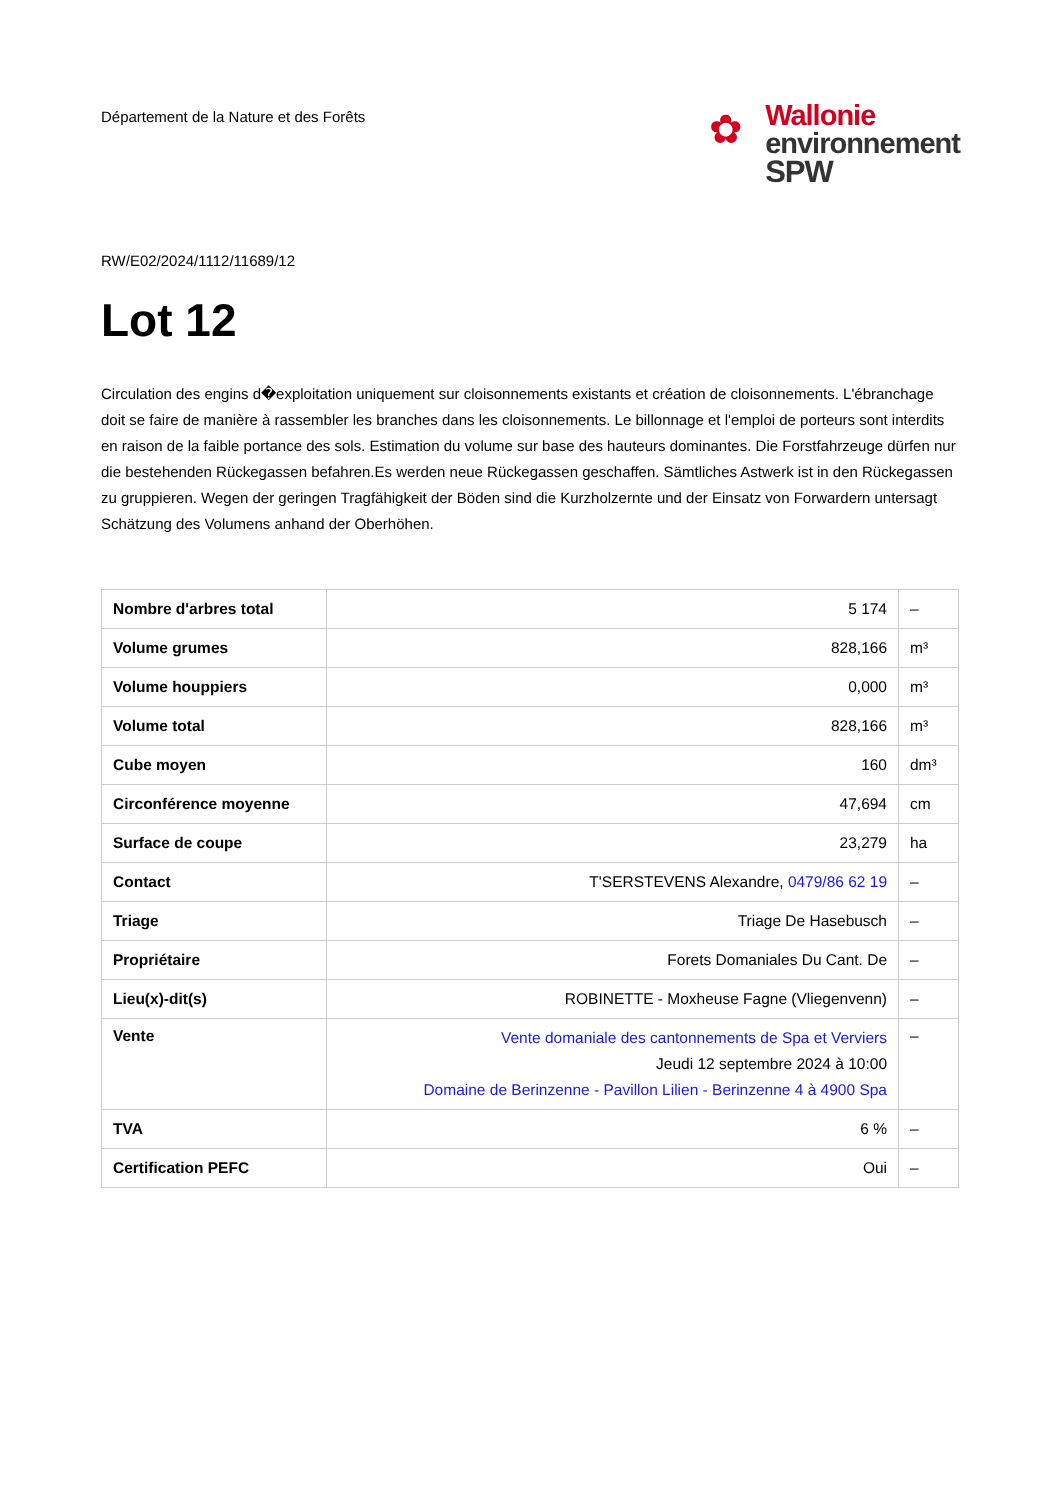Département de la Nature et des Forêts
✿
Wallonie
environnement
SPW
RW/E02/2024/1112/11689/12
Lot 12
Circulation des engins d�exploitation uniquement sur cloisonnements existants et création de cloisonnements. L'ébranchage doit se faire de manière à rassembler les branches dans les cloisonnements. Le billonnage et l'emploi de porteurs sont interdits en raison de la faible portance des sols. Estimation du volume sur base des hauteurs dominantes. Die Forstfahrzeuge dürfen nur die bestehenden Rückegassen befahren.Es werden neue Rückegassen geschaffen. Sämtliches Astwerk ist in den Rückegassen zu gruppieren. Wegen der geringen Tragfähigkeit der Böden sind die Kurzholzernte und der Einsatz von Forwardern untersagt Schätzung des Volumens anhand der Oberhöhen.
| Nombre d'arbres total | 5 174 | – |
| Volume grumes | 828,166 | m³ |
| Volume houppiers | 0,000 | m³ |
| Volume total | 828,166 | m³ |
| Cube moyen | 160 | dm³ |
| Circonférence moyenne | 47,694 | cm |
| Surface de coupe | 23,279 | ha |
| Contact | T'SERSTEVENS Alexandre, 0479/86 62 19 | – |
| Triage | Triage De Hasebusch | – |
| Propriétaire | Forets Domaniales Du Cant. De | – |
| Lieu(x)-dit(s) | ROBINETTE - Moxheuse Fagne (Vliegenvenn) | – |
| Vente | Vente domaniale des cantonnements de Spa et Verviers Jeudi 12 septembre 2024 à 10:00 Domaine de Berinzenne - Pavillon Lilien - Berinzenne 4 à 4900 Spa | – |
| TVA | 6 % | – |
| Certification PEFC | Oui | – |